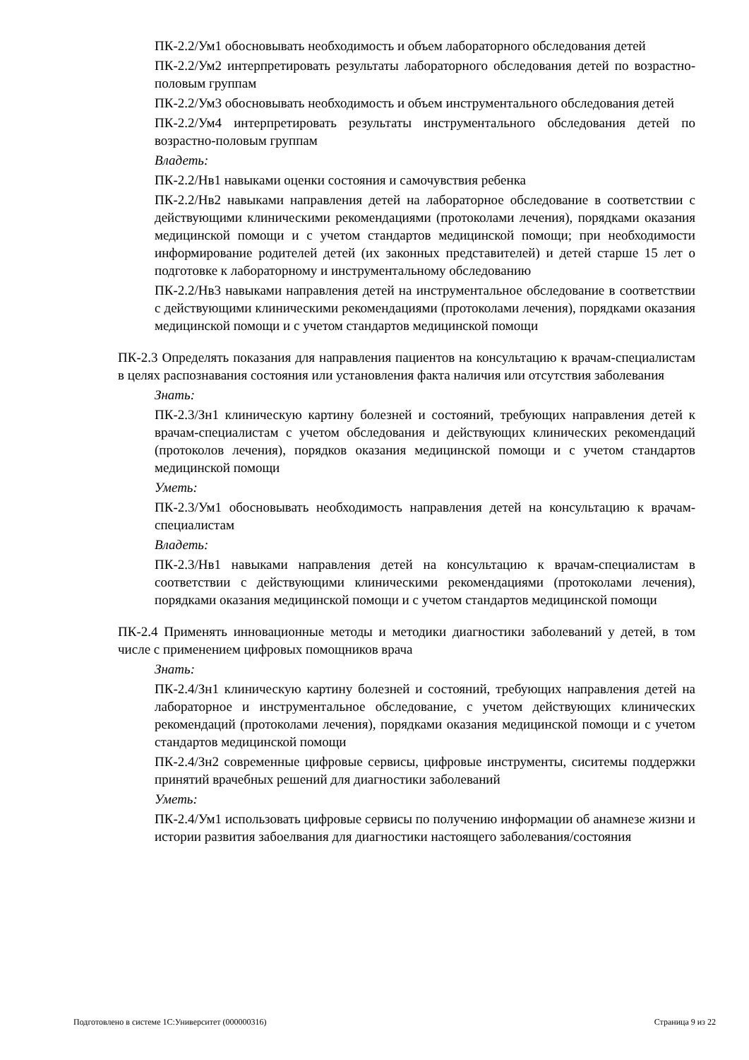ПК-2.2/Ум1 обосновывать необходимость и объем лабораторного обследования детей
ПК-2.2/Ум2 интерпретировать результаты лабораторного обследования детей по возрастно-половым группам
ПК-2.2/Ум3 обосновывать необходимость и объем инструментального обследования детей
ПК-2.2/Ум4 интерпретировать результаты инструментального обследования детей по возрастно-половым группам
Владеть:
ПК-2.2/Нв1 навыками оценки состояния и самочувствия ребенка
ПК-2.2/Нв2 навыками направления детей на лабораторное обследование в соответствии с действующими клиническими рекомендациями (протоколами лечения), порядками оказания медицинской помощи и с учетом стандартов медицинской помощи; при необходимости информирование родителей детей (их законных представителей) и детей старше 15 лет о подготовке к лабораторному и инструментальному обследованию
ПК-2.2/Нв3 навыками направления детей на инструментальное обследование в соответствии с действующими клиническими рекомендациями (протоколами лечения), порядками оказания медицинской помощи и с учетом стандартов медицинской помощи
ПК-2.3 Определять показания для направления пациентов на консультацию к врачам-специалистам в целях распознавания состояния или установления факта наличия или отсутствия заболевания
Знать:
ПК-2.3/Зн1 клиническую картину болезней и состояний, требующих направления детей к врачам-специалистам с учетом обследования и действующих клинических рекомендаций (протоколов лечения), порядков оказания медицинской помощи и с учетом стандартов медицинской помощи
Уметь:
ПК-2.3/Ум1 обосновывать необходимость направления детей на консультацию к врачам-специалистам
Владеть:
ПК-2.3/Нв1 навыками направления детей на консультацию к врачам-специалистам в соответствии с действующими клиническими рекомендациями (протоколами лечения), порядками оказания медицинской помощи и с учетом стандартов медицинской помощи
ПК-2.4 Применять инновационные методы и методики диагностики заболеваний у детей, в том числе с применением цифровых помощников врача
Знать:
ПК-2.4/Зн1 клиническую картину болезней и состояний, требующих направления детей на лабораторное и инструментальное обследование, с учетом действующих клинических рекомендаций (протоколами лечения), порядками оказания медицинской помощи и с учетом стандартов медицинской помощи
ПК-2.4/Зн2 современные цифровые сервисы, цифровые инструменты, сиситемы поддержки принятий врачебных решений для диагностики заболеваний
Уметь:
ПК-2.4/Ум1 использовать цифровые сервисы по получению информации об анамнезе жизни и истории развития забоелвания для диагностики настоящего заболевания/состояния
Подготовлено в системе 1С:Университет (000000316) Страница 9 из 22